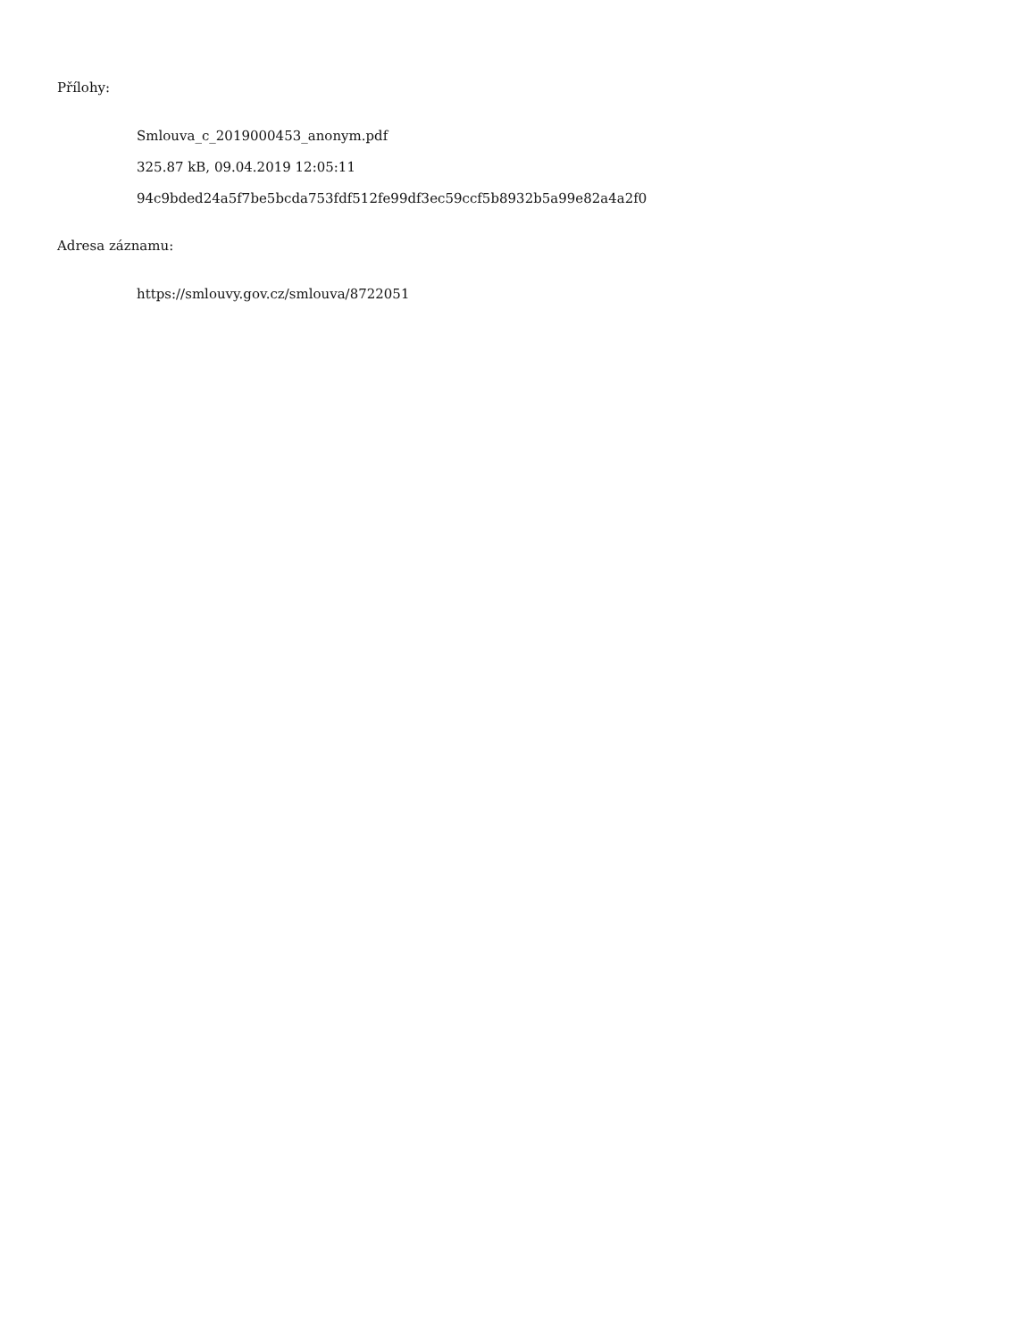Přílohy:
Smlouva_c_2019000453_anonym.pdf
325.87 kB, 09.04.2019 12:05:11
94c9bded24a5f7be5bcda753fdf512fe99df3ec59ccf5b8932b5a99e82a4a2f0
Adresa záznamu:
https://smlouvy.gov.cz/smlouva/8722051